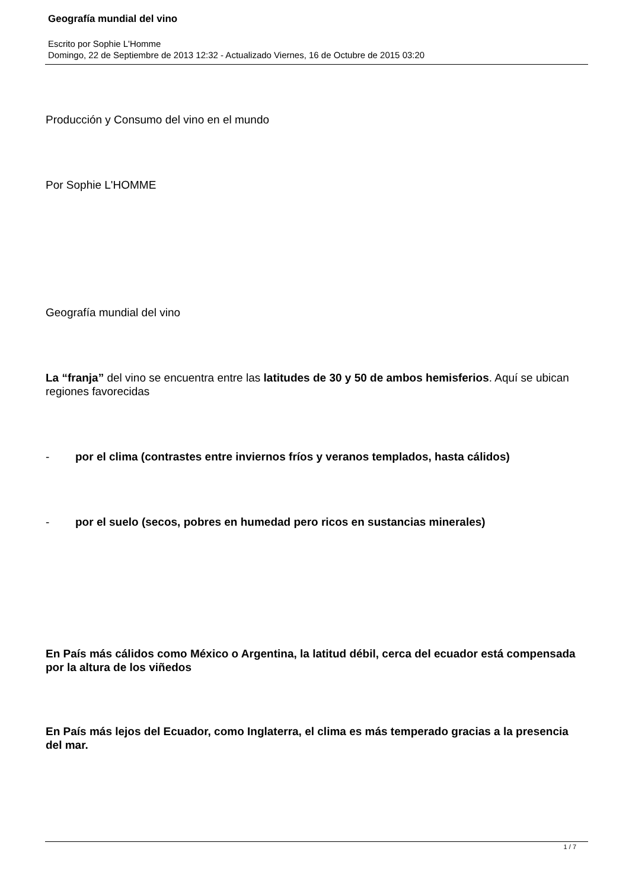Geografía mundial del vino
Escrito por Sophie L'Homme
Domingo, 22 de Septiembre de 2013 12:32 - Actualizado Viernes, 16 de Octubre de 2015 03:20
Producción y Consumo del vino en el mundo
Por Sophie L'HOMME
Geografía mundial del vino
La “franja” del vino se encuentra entre las latitudes de 30 y 50 de ambos hemisferios. Aquí se ubican regiones favorecidas
- por el clima (contrastes entre inviernos fríos y veranos templados, hasta cálidos)
- por el suelo (secos, pobres en humedad pero ricos en sustancias minerales)
En País más cálidos como México o Argentina, la latitud débil, cerca del ecuador está compensada por la altura de los viñedos
En País más lejos del Ecuador, como Inglaterra, el clima es más temperado gracias a la presencia del mar.
1 / 7